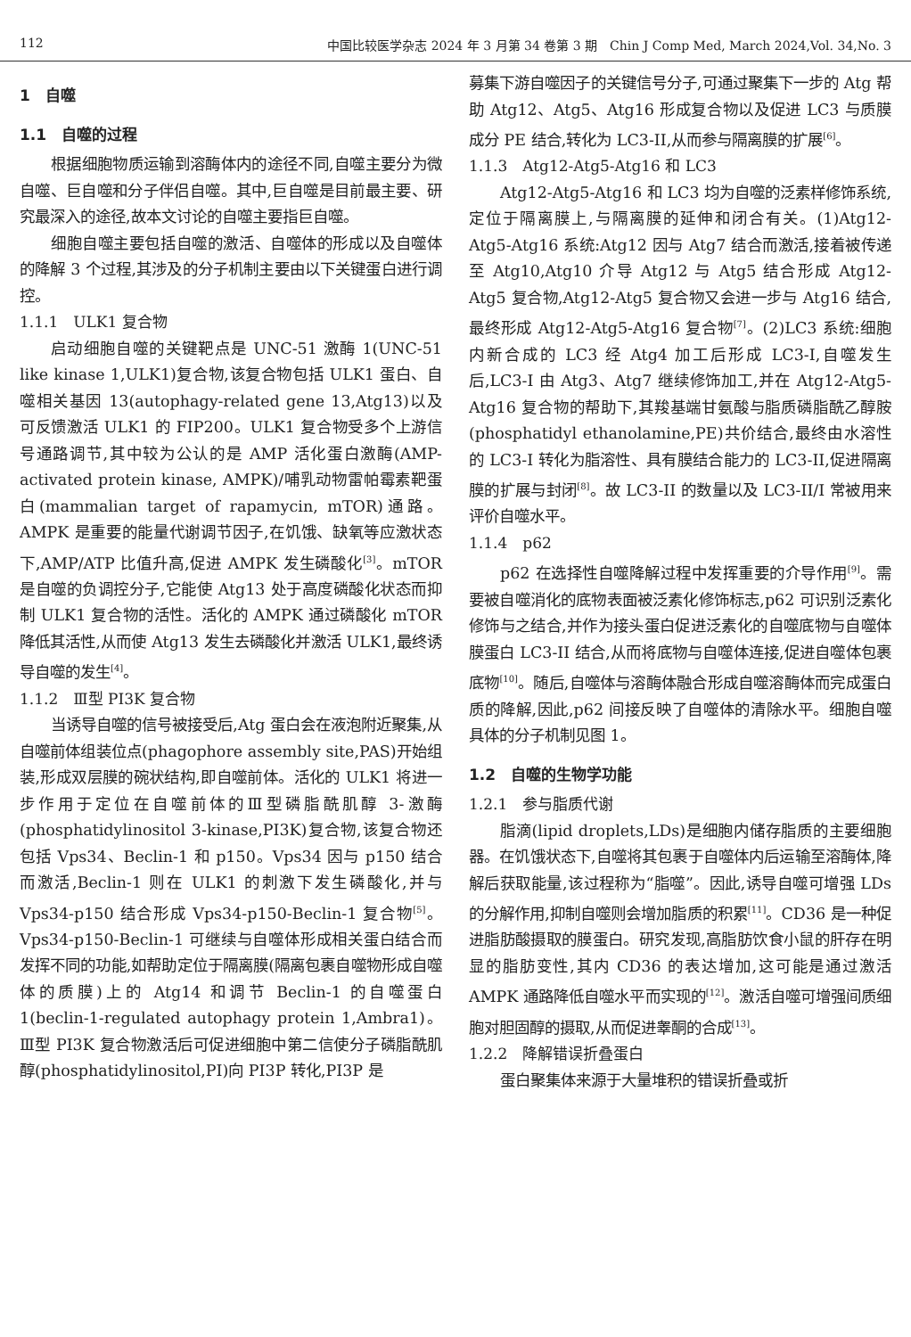112 中国比较医学杂志 2024 年 3 月第 34 卷第 3 期　Chin J Comp Med, March 2024,Vol. 34,No. 3
1　自噬
1.1　自噬的过程
根据细胞物质运输到溶酶体内的途径不同,自噬主要分为微自噬、巨自噬和分子伴侣自噬。其中,巨自噬是目前最主要、研究最深入的途径,故本文讨论的自噬主要指巨自噬。
细胞自噬主要包括自噬的激活、自噬体的形成以及自噬体的降解 3 个过程,其涉及的分子机制主要由以下关键蛋白进行调控。
1.1.1　ULK1 复合物
启动细胞自噬的关键靶点是 UNC-51 激酶 1(UNC-51 like kinase 1,ULK1)复合物,该复合物包括 ULK1 蛋白、自噬相关基因 13(autophagy-related gene 13,Atg13)以及可反馈激活 ULK1 的 FIP200。ULK1 复合物受多个上游信号通路调节,其中较为公认的是 AMP 活化蛋白激酶(AMP-activated protein kinase, AMPK)/哺乳动物雷帕霉素靶蛋白(mammalian target of rapamycin, mTOR)通路。AMPK 是重要的能量代谢调节因子,在饥饿、缺氧等应激状态下,AMP/ATP 比值升高,促进 AMPK 发生磷酸化<sup>[3]</sup>。mTOR 是自噬的负调控分子,它能使 Atg13 处于高度磷酸化状态而抑制 ULK1 复合物的活性。活化的 AMPK 通过磷酸化 mTOR 降低其活性,从而使 Atg13 发生去磷酸化并激活 ULK1,最终诱导自噬的发生<sup>[4]</sup>。
1.1.2　Ⅲ型 PI3K 复合物
当诱导自噬的信号被接受后,Atg 蛋白会在液泡附近聚集,从自噬前体组装位点(phagophore assembly site,PAS)开始组装,形成双层膜的碗状结构,即自噬前体。活化的 ULK1 将进一步作用于定位在自噬前体的Ⅲ型磷脂酰肌醇 3-激酶(phosphatidylinositol 3-kinase,PI3K)复合物,该复合物还包括 Vps34、Beclin-1 和 p150。Vps34 因与 p150 结合而激活,Beclin-1 则在 ULK1 的刺激下发生磷酸化,并与 Vps34-p150 结合形成 Vps34-p150-Beclin-1 复合物<sup>[5]</sup>。Vps34-p150-Beclin-1 可继续与自噬体形成相关蛋白结合而发挥不同的功能,如帮助定位于隔离膜(隔离包裹自噬物形成自噬体的质膜)上的 Atg14 和调节 Beclin-1 的自噬蛋白 1(beclin-1-regulated autophagy protein 1,Ambra1)。Ⅲ型 PI3K 复合物激活后可促进细胞中第二信使分子磷脂酰肌醇(phosphatidylinositol,PI)向 PI3P 转化,PI3P 是
募集下游自噬因子的关键信号分子,可通过聚集下一步的 Atg 帮助 Atg12、Atg5、Atg16 形成复合物以及促进 LC3 与质膜成分 PE 结合,转化为 LC3-II,从而参与隔离膜的扩展<sup>[6]</sup>。
1.1.3　Atg12-Atg5-Atg16 和 LC3
Atg12-Atg5-Atg16 和 LC3 均为自噬的泛素样修饰系统,定位于隔离膜上,与隔离膜的延伸和闭合有关。(1)Atg12-Atg5-Atg16 系统:Atg12 因与 Atg7 结合而激活,接着被传递至 Atg10,Atg10 介导 Atg12 与 Atg5 结合形成 Atg12-Atg5 复合物,Atg12-Atg5 复合物又会进一步与 Atg16 结合,最终形成 Atg12-Atg5-Atg16 复合物<sup>[7]</sup>。(2)LC3 系统:细胞内新合成的 LC3 经 Atg4 加工后形成 LC3-I,自噬发生后,LC3-I 由 Atg3、Atg7 继续修饰加工,并在 Atg12-Atg5-Atg16 复合物的帮助下,其羧基端甘氨酸与脂质磷脂酰乙醇胺(phosphatidyl ethanolamine,PE)共价结合,最终由水溶性的 LC3-I 转化为脂溶性、具有膜结合能力的 LC3-II,促进隔离膜的扩展与封闭<sup>[8]</sup>。故 LC3-II 的数量以及 LC3-II/I 常被用来评价自噬水平。
1.1.4　p62
p62 在选择性自噬降解过程中发挥重要的介导作用<sup>[9]</sup>。需要被自噬消化的底物表面被泛素化修饰标志,p62 可识别泛素化修饰与之结合,并作为接头蛋白促进泛素化的自噬底物与自噬体膜蛋白 LC3-II 结合,从而将底物与自噬体连接,促进自噬体包裹底物<sup>[10]</sup>。随后,自噬体与溶酶体融合形成自噬溶酶体而完成蛋白质的降解,因此,p62 间接反映了自噬体的清除水平。细胞自噬具体的分子机制见图 1。
1.2　自噬的生物学功能
1.2.1　参与脂质代谢
脂滴(lipid droplets,LDs)是细胞内储存脂质的主要细胞器。在饥饿状态下,自噬将其包裹于自噬体内后运输至溶酶体,降解后获取能量,该过程称为“脂噬”。因此,诱导自噬可增强 LDs 的分解作用,抑制自噬则会增加脂质的积累<sup>[11]</sup>。CD36 是一种促进脂肪酸摄取的膜蛋白。研究发现,高脂肪饮食小鼠的肝存在明显的脂肪变性,其内 CD36 的表达增加,这可能是通过激活 AMPK 通路降低自噬水平而实现的<sup>[12]</sup>。激活自噬可增强间质细胞对胆固醇的摄取,从而促进睾酮的合成<sup>[13]</sup>。
1.2.2　降解错误折叠蛋白
蛋白聚集体来源于大量堆积的错误折叠或折